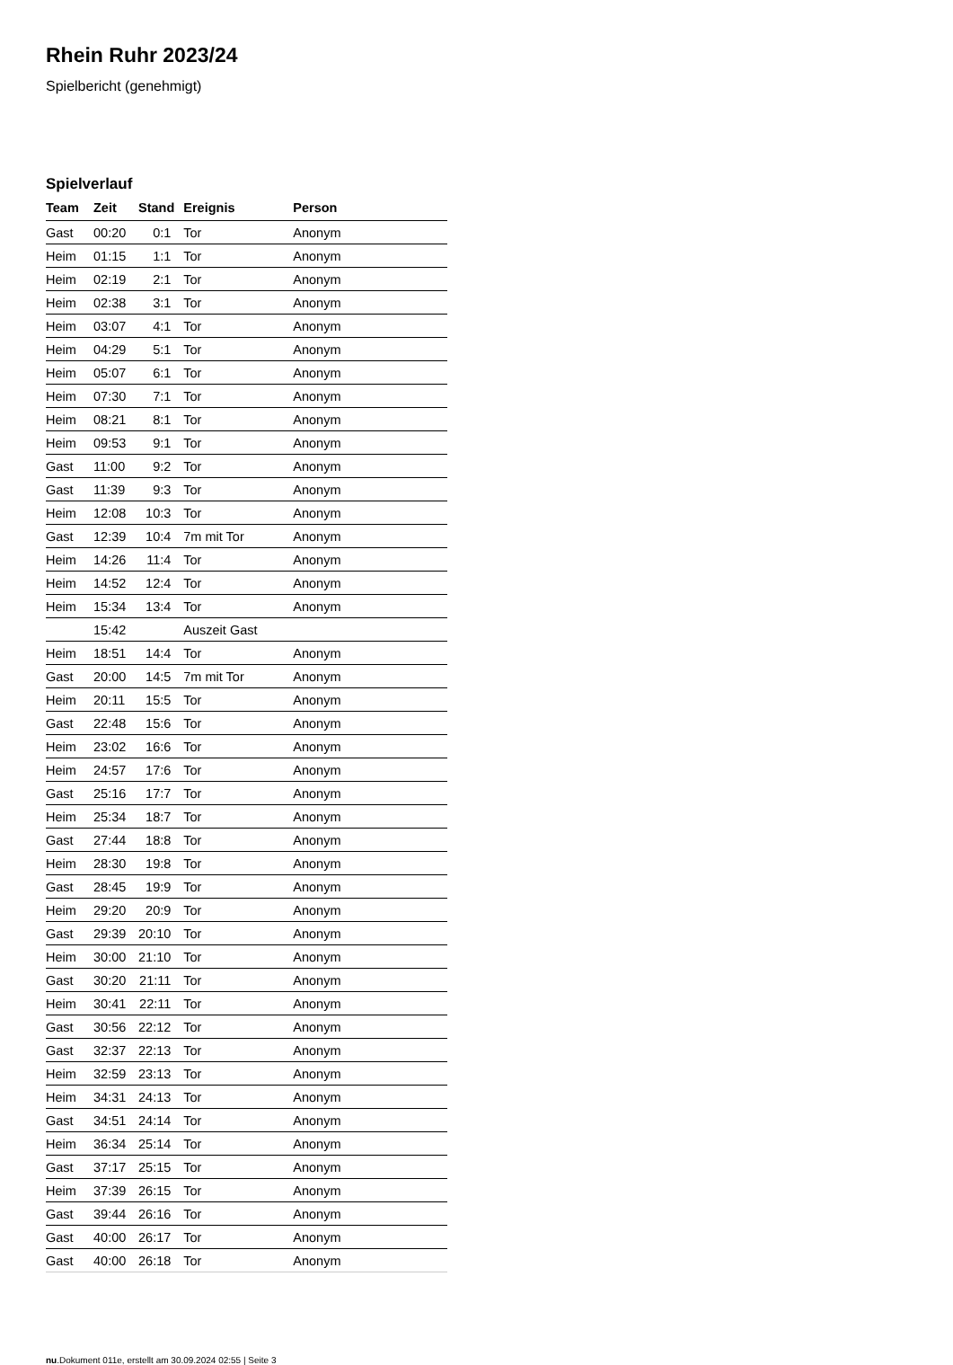Rhein Ruhr 2023/24
Spielbericht (genehmigt)
Spielverlauf
| Team | Zeit | Stand | Ereignis | Person |
| --- | --- | --- | --- | --- |
| Gast | 00:20 | 0:1 | Tor | Anonym |
| Heim | 01:15 | 1:1 | Tor | Anonym |
| Heim | 02:19 | 2:1 | Tor | Anonym |
| Heim | 02:38 | 3:1 | Tor | Anonym |
| Heim | 03:07 | 4:1 | Tor | Anonym |
| Heim | 04:29 | 5:1 | Tor | Anonym |
| Heim | 05:07 | 6:1 | Tor | Anonym |
| Heim | 07:30 | 7:1 | Tor | Anonym |
| Heim | 08:21 | 8:1 | Tor | Anonym |
| Heim | 09:53 | 9:1 | Tor | Anonym |
| Gast | 11:00 | 9:2 | Tor | Anonym |
| Gast | 11:39 | 9:3 | Tor | Anonym |
| Heim | 12:08 | 10:3 | Tor | Anonym |
| Gast | 12:39 | 10:4 | 7m mit Tor | Anonym |
| Heim | 14:26 | 11:4 | Tor | Anonym |
| Heim | 14:52 | 12:4 | Tor | Anonym |
| Heim | 15:34 | 13:4 | Tor | Anonym |
| | 15:42 | | Auszeit Gast | |
| Heim | 18:51 | 14:4 | Tor | Anonym |
| Gast | 20:00 | 14:5 | 7m mit Tor | Anonym |
| Heim | 20:11 | 15:5 | Tor | Anonym |
| Gast | 22:48 | 15:6 | Tor | Anonym |
| Heim | 23:02 | 16:6 | Tor | Anonym |
| Heim | 24:57 | 17:6 | Tor | Anonym |
| Gast | 25:16 | 17:7 | Tor | Anonym |
| Heim | 25:34 | 18:7 | Tor | Anonym |
| Gast | 27:44 | 18:8 | Tor | Anonym |
| Heim | 28:30 | 19:8 | Tor | Anonym |
| Gast | 28:45 | 19:9 | Tor | Anonym |
| Heim | 29:20 | 20:9 | Tor | Anonym |
| Gast | 29:39 | 20:10 | Tor | Anonym |
| Heim | 30:00 | 21:10 | Tor | Anonym |
| Gast | 30:20 | 21:11 | Tor | Anonym |
| Heim | 30:41 | 22:11 | Tor | Anonym |
| Gast | 30:56 | 22:12 | Tor | Anonym |
| Gast | 32:37 | 22:13 | Tor | Anonym |
| Heim | 32:59 | 23:13 | Tor | Anonym |
| Heim | 34:31 | 24:13 | Tor | Anonym |
| Gast | 34:51 | 24:14 | Tor | Anonym |
| Heim | 36:34 | 25:14 | Tor | Anonym |
| Gast | 37:17 | 25:15 | Tor | Anonym |
| Heim | 37:39 | 26:15 | Tor | Anonym |
| Gast | 39:44 | 26:16 | Tor | Anonym |
| Gast | 40:00 | 26:17 | Tor | Anonym |
| Gast | 40:00 | 26:18 | Tor | Anonym |
nu.Dokument 011e, erstellt am 30.09.2024 02:55 | Seite 3